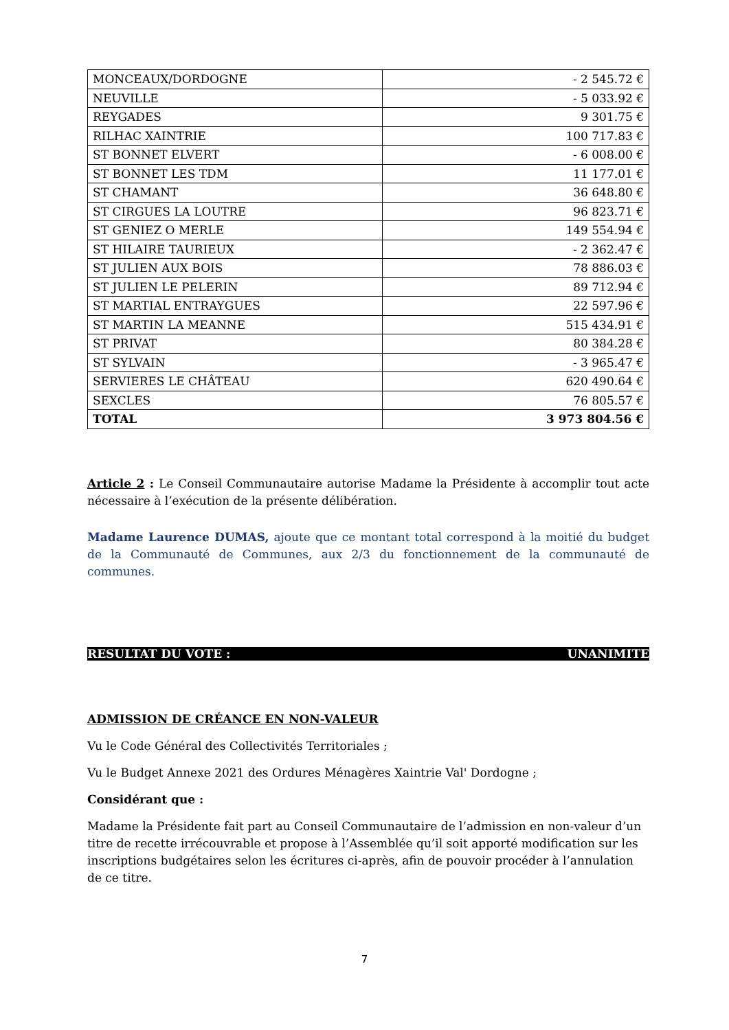| MONCEAUX/DORDOGNE | - 2 545.72 € |
| NEUVILLE | - 5 033.92 € |
| REYGADES | 9 301.75 € |
| RILHAC XAINTRIE | 100 717.83 € |
| ST BONNET ELVERT | - 6 008.00 € |
| ST BONNET LES TDM | 11 177.01 € |
| ST CHAMANT | 36 648.80 € |
| ST CIRGUES LA LOUTRE | 96 823.71 € |
| ST GENIEZ O MERLE | 149 554.94 € |
| ST HILAIRE TAURIEUX | - 2 362.47 € |
| ST JULIEN AUX BOIS | 78 886.03 € |
| ST JULIEN LE PELERIN | 89 712.94 € |
| ST MARTIAL ENTRAYGUES | 22 597.96 € |
| ST MARTIN LA MEANNE | 515 434.91 € |
| ST PRIVAT | 80 384.28 € |
| ST SYLVAIN | - 3 965.47 € |
| SERVIERES LE CHÂTEAU | 620 490.64 € |
| SEXCLES | 76 805.57 € |
| TOTAL | 3 973 804.56 € |
Article 2 : Le Conseil Communautaire autorise Madame la Présidente à accomplir tout acte nécessaire à l’exécution de la présente délibération.
Madame Laurence DUMAS, ajoute que ce montant total correspond à la moitié du budget de la Communauté de Communes, aux 2/3 du fonctionnement de la communauté de communes.
RESULTAT DU VOTE : UNANIMITE
ADMISSION DE CRÉANCE EN NON-VALEUR
Vu le Code Général des Collectivités Territoriales ;
Vu le Budget Annexe 2021 des Ordures Ménagères Xaintrie Val' Dordogne ;
Considérant que :
Madame la Présidente fait part au Conseil Communautaire de l’admission en non-valeur d’un titre de recette irrécouvrable et propose à l’Assemblée qu’il soit apporté modification sur les inscriptions budgétaires selon les écritures ci-après, afin de pouvoir procéder à l’annulation de ce titre.
7